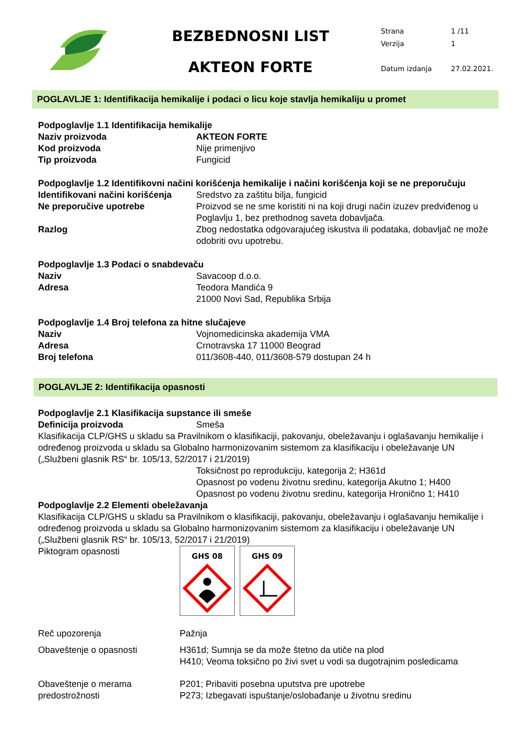BEZBEDNOSNI LIST
AKTEON FORTE
Strana 1 /11
Verzija 1
Datum izdanja 27.02.2021.
POGLAVLJE 1: Identifikacija hemikalije i podaci o licu koje stavlja hemikaliju u promet
Podpoglavlje 1.1 Identifikacija hemikalije
Naziv proizvoda AKTEON FORTE
Kod proizvoda Nije primenjivo
Tip proizvoda Fungicid
Podpoglavlje 1.2 Identifikovni načini korišćenja hemikalije i načini korišćenja koji se ne preporučuju
Identifikovani načini korišćenja
Sredstvo za zaštitu bilja, fungicid
Ne preporučive upotrebe Proizvod se ne sme koristiti ni na koji drugi način izuzev predviđenog u Poglavlju 1, bez prethodnog saveta dobavljača.
Razlog Zbog nedostatka odgovarajućeg iskustva ili podataka, dobavljač ne može odobriti ovu upotrebu.
Podpoglavlje 1.3 Podaci o snabdevaču
Naziv Savacoop d.o.o.
Adresa Teodora Mandića 9
21000 Novi Sad, Republika Srbija
Podpoglavlje 1.4 Broj telefona za hitne slučajeve
Naziv Vojnomedicinska akademija VMA
Adresa Crnotravska 17 11000 Beograd
Broj telefona 011/3608-440, 011/3608-579 dostupan 24 h
POGLAVLJE 2: Identifikacija opasnosti
Podpoglavlje 2.1 Klasifikacija supstance ili smeše
Definicija proizvoda Smeša
Klasifikacija CLP/GHS u skladu sa Pravilnikom o klasifikaciji, pakovanju, obeležavanju i oglašavanju hemikalije i određenog proizvoda u skladu sa Globalno harmonizovanim sistemom za klasifikaciju i obeležavanje UN („Službeni glasnik RS“ br. 105/13, 52/2017 i 21/2019)
Toksičnost po reprodukciju, kategorija 2; H361d
Opasnost po vodenu životnu sredinu, kategorija Akutno 1; H400
Opasnost po vodenu životnu sredinu, kategorija Hronično 1; H410
Podpoglavlje 2.2 Elementi obeležavanja
Klasifikacija CLP/GHS u skladu sa Pravilnikom o klasifikaciji, pakovanju, obeležavanju i oglašavanju hemikalije i određenog proizvoda u skladu sa Globalno harmonizovanim sistemom za klasifikaciju i obeležavanje UN („Službeni glasnik RS“ br. 105/13, 52/2017 i 21/2019)
Piktogram opasnosti
GHS 08
GHS 09
Reč upozorenja Pažnja
Obaveštenje o opasnosti H361d; Sumnja se da može štetno da utiče na plod
H410; Veoma toksično po živi svet u vodi sa dugotrajnim posledicama
Obaveštenje o merama predostrožnosti
P201; Pribaviti posebna uputstva pre upotrebe
P273; Izbegavati ispuštanje/oslobađanje u životnu sredinu